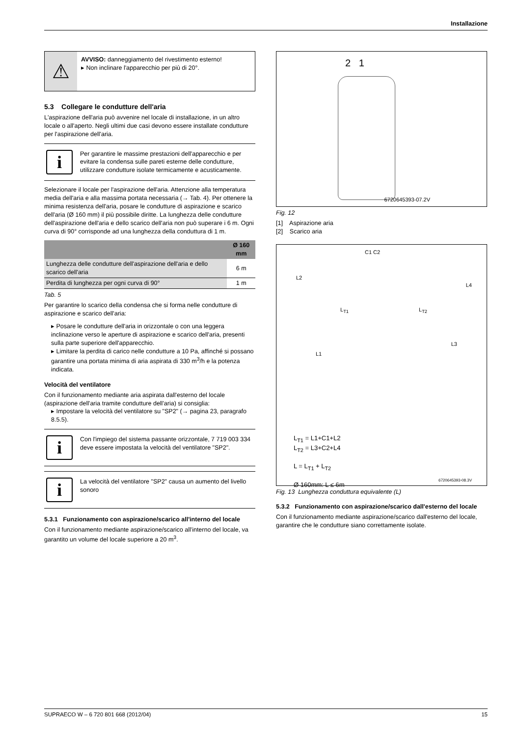Installazione
⚠
AVVISO: danneggiamento del rivestimento esterno!
▸ Non inclinare l'apparecchio per più di 20°.
5.3 Collegare le condutture dell'aria
L'aspirazione dell'aria può avvenire nel locale di installazione, in un altro locale o all'aperto. Negli ultimi due casi devono essere installate condutture per l'aspirazione dell'aria.
i
Per garantire le massime prestazioni dell'apparecchio e per evitare la condensa sulle pareti esterne delle condutture, utilizzare condutture isolate termicamente e acusticamente.
Selezionare il locale per l'aspirazione dell'aria. Attenzione alla temperatura media dell'aria e alla massima portata necessaria (→ Tab. 4). Per ottenere la minima resistenza dell'aria, posare le condutture di aspirazione e scarico dell'aria (Ø 160 mm) il più possibile diritte. La lunghezza delle condutture dell'aspirazione dell'aria e dello scarico dell'aria non può superare i 6 m. Ogni curva di 90° corrisponde ad una lunghezza della conduttura di 1 m.
| | Ø 160 mm |
| --- | --- |
| Lunghezza delle condutture dell'aspirazione dell'aria e dello scarico dell'aria | 6 m |
| Perdita di lunghezza per ogni curva di 90° | 1 m |
Tab. 5
Per garantire lo scarico della condensa che si forma nelle condutture di aspirazione e scarico dell'aria:
▸ Posare le condutture dell'aria in orizzontale o con una leggera inclinazione verso le aperture di aspirazione e scarico dell'aria, presenti sulla parte superiore dell'apparecchio.
▸ Limitare la perdita di carico nelle condutture a 10 Pa, affinché si possano garantire una portata minima di aria aspirata di 330 m<sup>3</sup>/h e la potenza indicata.
Velocità del ventilatore
Con il funzionamento mediante aria aspirata dall'esterno del locale (aspirazione dell'aria tramite condutture dell'aria) si consiglia:
▸ Impostare la velocità del ventilatore su "SP2" (→ pagina 23, paragrafo 8.5.5).
i
Con l'impiego del sistema passante orizzontale, 7 719 003 334 deve essere impostata la velocità del ventilatore "SP2".
i
La velocità del ventilatore "SP2" causa un aumento del livello sonoro
5.3.1 Funzionamento con aspirazione/scarico all'interno del locale
Con il funzionamento mediante aspirazione/scarico all'interno del locale, va garantito un volume del locale superiore a 20 m<sup>3</sup>.
2 1
6720645393-07.2V
Fig. 12
[1] Aspirazione aria
[2] Scarico aria
C1 C2
L2
L4
L<sub>T1</sub> L<sub>T2</sub>
L3
L1
L<sub>T1</sub> = L1+C1+L2
L<sub>T2</sub> = L3+C2+L4
L = L<sub>T1</sub> + L<sub>T2</sub>
Ø 160mm: L ≤ 6m
6720645393-08.3V
Fig. 13 Lunghezza conduttura equivalente (L)
5.3.2 Funzionamento con aspirazione/scarico dall'esterno del locale
Con il funzionamento mediante aspirazione/scarico dall'esterno del locale, garantire che le condutture siano correttamente isolate.
SUPRAECO W – 6 720 801 668 (2012/04) 15